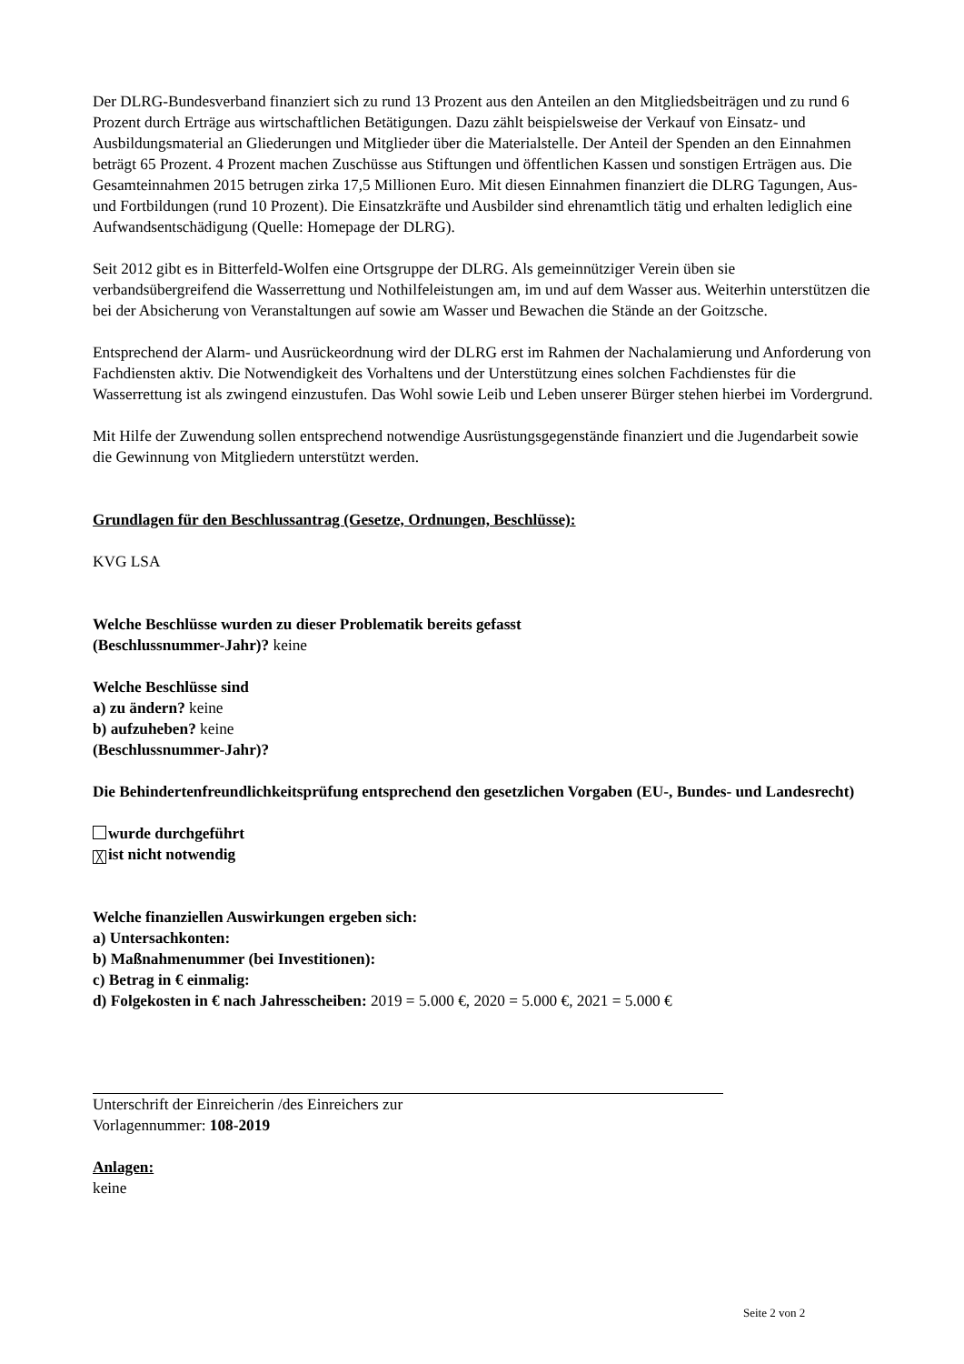Der DLRG-Bundesverband finanziert sich zu rund 13 Prozent aus den Anteilen an den Mitgliedsbeiträgen und zu rund 6 Prozent durch Erträge aus wirtschaftlichen Betätigungen. Dazu zählt beispielsweise der Verkauf von Einsatz- und Ausbildungsmaterial an Gliederungen und Mitglieder über die Materialstelle. Der Anteil der Spenden an den Einnahmen beträgt 65 Prozent. 4 Prozent machen Zuschüsse aus Stiftungen und öffentlichen Kassen und sonstigen Erträgen aus. Die Gesamteinnahmen 2015 betrugen zirka 17,5 Millionen Euro. Mit diesen Einnahmen finanziert die DLRG Tagungen, Aus- und Fortbildungen (rund 10 Prozent). Die Einsatzkräfte und Ausbilder sind ehrenamtlich tätig und erhalten lediglich eine Aufwandsentschädigung (Quelle: Homepage der DLRG).
Seit 2012 gibt es in Bitterfeld-Wolfen eine Ortsgruppe der DLRG. Als gemeinnütziger Verein üben sie verbandsübergreifend die Wasserrettung und Nothilfeleistungen am, im und auf dem Wasser aus. Weiterhin unterstützen die bei der Absicherung von Veranstaltungen auf sowie am Wasser und Bewachen die Stände an der Goitzsche.
Entsprechend der Alarm- und Ausrückeordnung wird der DLRG erst im Rahmen der Nachalamierung und Anforderung von Fachdiensten aktiv. Die Notwendigkeit des Vorhaltens und der Unterstützung eines solchen Fachdienstes für die Wasserrettung ist als zwingend einzustufen. Das Wohl sowie Leib und Leben unserer Bürger stehen hierbei im Vordergrund.
Mit Hilfe der Zuwendung sollen entsprechend notwendige Ausrüstungsgegenstände finanziert und die Jugendarbeit sowie die Gewinnung von Mitgliedern unterstützt werden.
Grundlagen für den Beschlussantrag (Gesetze, Ordnungen, Beschlüsse):
KVG LSA
Welche Beschlüsse wurden zu dieser Problematik bereits gefasst
(Beschlussnummer-Jahr)? keine
Welche Beschlüsse sind
a) zu ändern? keine
b) aufzuheben? keine
(Beschlussnummer-Jahr)?
Die Behindertenfreundlichkeitsprüfung entsprechend den gesetzlichen Vorgaben (EU-, Bundes- und Landesrecht)
wurde durchgeführt
╳ ist nicht notwendig
Welche finanziellen Auswirkungen ergeben sich:
a) Untersachkonten:
b) Maßnahmenummer (bei Investitionen):
c) Betrag in € einmalig:
d) Folgekosten in € nach Jahresscheiben: 2019 = 5.000 €, 2020 = 5.000 €, 2021 = 5.000 €
Unterschrift der Einreicherin /des Einreichers zur
Vorlagennummer: 108-2019
Anlagen:
keine
Seite 2 von 2